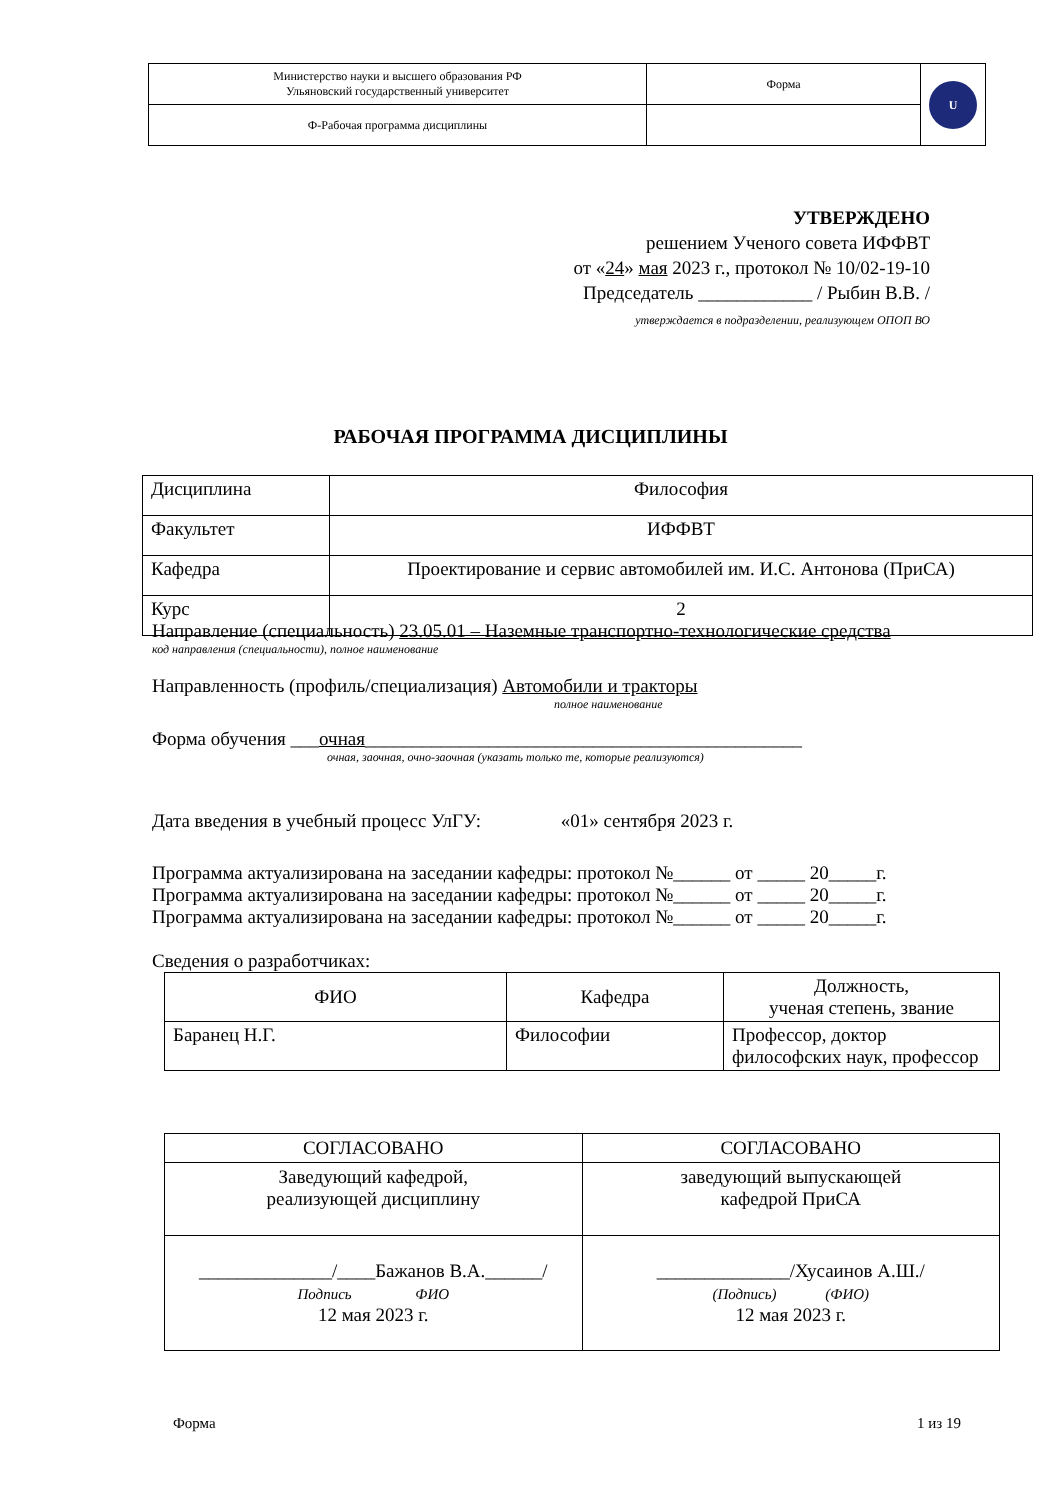| Министерство науки и высшего образования РФ Ульяновский государственный университет | Форма | U |
| Ф-Рабочая программа дисциплины | | |
УТВЕРЖДЕНО
решением Ученого совета ИФФВТ
от «24» мая 2023 г., протокол № 10/02-19-10
Председатель ____________ / Рыбин В.В. /
утверждается в подразделении, реализующем ОПОП ВО
РАБОЧАЯ ПРОГРАММА ДИСЦИПЛИНЫ
| Дисциплина | Философия |
| Факультет | ИФФВТ |
| Кафедра | Проектирование и сервис автомобилей им. И.С. Антонова (ПриСА) |
| Курс | 2 |
Направление (специальность) 23.05.01 – Наземные транспортно-технологические средства
код направления (специальности), полное наименование
Направленность (профиль/специализация) Автомобили и тракторы
полное наименование
Форма обучения ___очная______________________________________________
очная, заочная, очно-заочная (указать только те, которые реализуются)
Дата введения в учебный процесс УлГУ: «01» сентября 2023 г.
Программа актуализирована на заседании кафедры: протокол №______ от _____ 20_____г.
Программа актуализирована на заседании кафедры: протокол №______ от _____ 20_____г.
Программа актуализирована на заседании кафедры: протокол №______ от _____ 20_____г.
Сведения о разработчиках:
| ФИО | Кафедра | Должность, ученая степень, звание |
| --- | --- | --- |
| Баранец Н.Г. | Философии | Профессор, доктор философских наук, профессор |
| СОГЛАСОВАНО | СОГЛАСОВАНО |
| Заведующий кафедрой, реализующей дисциплину | заведующий выпускающей кафедрой ПриСА |
| ______________/____Бажанов В.А.______/ Подпись ФИО 12 мая 2023 г. | ______________/Хусаинов А.Ш./ (Подпись) (ФИО) 12 мая 2023 г. |
Форма 1 из 19